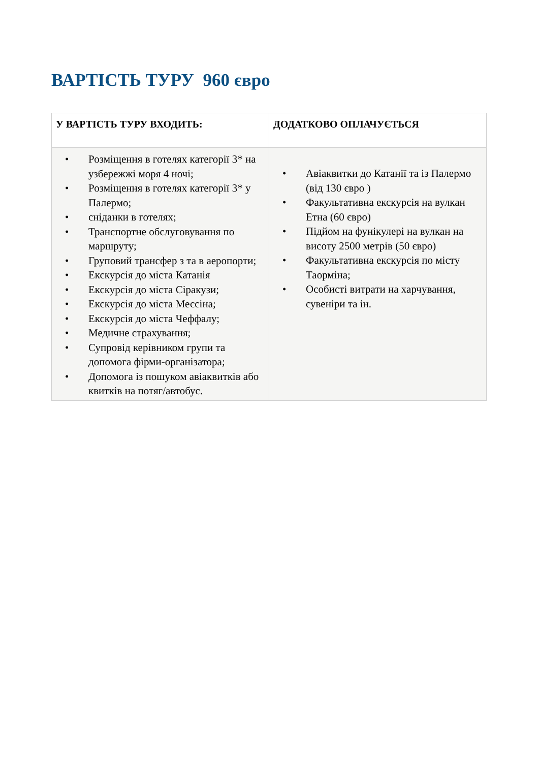ВАРТІСТЬ ТУРУ 960 євро
| У ВАРТІСТЬ ТУРУ ВХОДИТЬ: | ДОДАТКОВО ОПЛАЧУЄТЬСЯ |
| --- | --- |
| • Розміщення в готелях категорії 3* на узбережжі моря 4 ночі; • Розміщення в готелях категорії 3* у Палермо; • сніданки в готелях; • Транспортне обслуговування по маршруту; • Груповий трансфер з та в аеропорти; • Екскурсія до міста Катанія • Екскурсія до міста Сіракузи; • Екскурсія до міста Мессіна; • Екскурсія до міста Чеффалу; • Медичне страхування; • Супровід керівником групи та допомога фірми-організатора; • Допомога із пошуком авіаквитків або квитків на потяг/автобус. | • Авіаквитки до Катанії та із Палермо (від 130 євро ) • Факультативна екскурсія на вулкан Етна (60 євро) • Підйом на фунікулері на вулкан на висоту 2500 метрів (50 євро) • Факультативна екскурсія по місту Таорміна; • Особисті витрати на харчування, сувеніри та ін. |